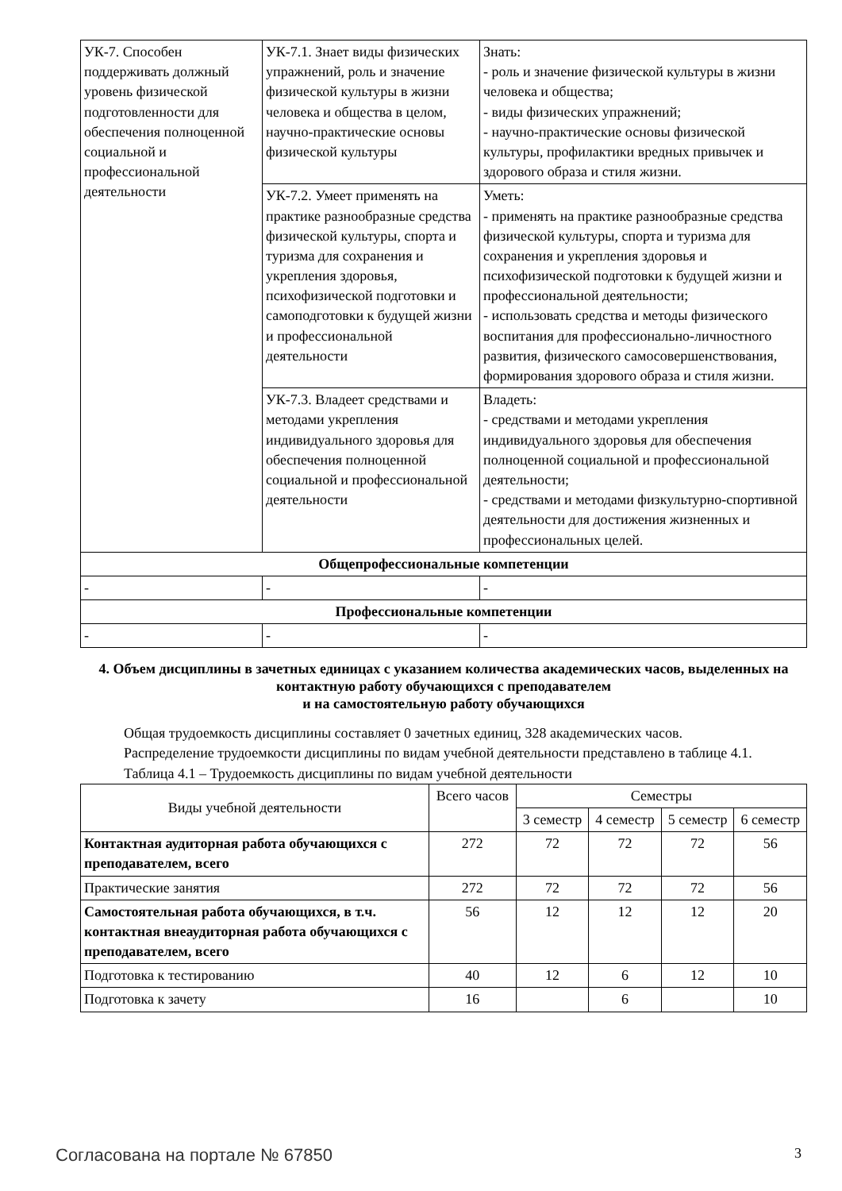| УК-7. Способен поддерживать должный уровень физической подготовленности для обеспечения полноценной социальной и профессиональной деятельности | УК-7.1. Знает виды физических упражнений, роль и значение физической культуры в жизни человека и общества в целом, научно-практические основы физической культуры | Знать: - роль и значение физической культуры в жизни человека и общества; - виды физических упражнений; - научно-практические основы физической культуры, профилактики вредных привычек и здорового образа и стиля жизни. |
| | УК-7.2. Умеет применять на практике разнообразные средства физической культуры, спорта и туризма для сохранения и укрепления здоровья, психофизической подготовки и самоподготовки к будущей жизни и профессиональной деятельности | Уметь: - применять на практике разнообразные средства физической культуры, спорта и туризма для сохранения и укрепления здоровья и психофизической подготовки к будущей жизни и профессиональной деятельности; - использовать средства и методы физического воспитания для профессионально-личностного развития, физического самосовершенствования, формирования здорового образа и стиля жизни. |
| | УК-7.3. Владеет средствами и методами укрепления индивидуального здоровья для обеспечения полноценной социальной и профессиональной деятельности | Владеть: - средствами и методами укрепления индивидуального здоровья для обеспечения полноценной социальной и профессиональной деятельности; - средствами и методами физкультурно-спортивной деятельности для достижения жизненных и профессиональных целей. |
| Общепрофессиональные компетенции | | |
| - | - | - |
| Профессиональные компетенции | | |
| - | - | - |
4. Объем дисциплины в зачетных единицах с указанием количества академических часов, выделенных на контактную работу обучающихся с преподавателем
и на самостоятельную работу обучающихся
Общая трудоемкость дисциплины составляет 0 зачетных единиц, 328 академических часов.
Распределение трудоемкости дисциплины по видам учебной деятельности представлено в таблице 4.1.
Таблица 4.1 – Трудоемкость дисциплины по видам учебной деятельности
| Виды учебной деятельности | Всего часов | Семестры | | | |
| --- | --- | --- | --- | --- | --- |
| | | 3 семестр | 4 семестр | 5 семестр | 6 семестр |
| Контактная аудиторная работа обучающихся с преподавателем, всего | 272 | 72 | 72 | 72 | 56 |
| Практические занятия | 272 | 72 | 72 | 72 | 56 |
| Самостоятельная работа обучающихся, в т.ч. контактная внеаудиторная работа обучающихся с преподавателем, всего | 56 | 12 | 12 | 12 | 20 |
| Подготовка к тестированию | 40 | 12 | 6 | 12 | 10 |
| Подготовка к зачету | 16 | | 6 | | 10 |
Согласована на портале № 67850 3